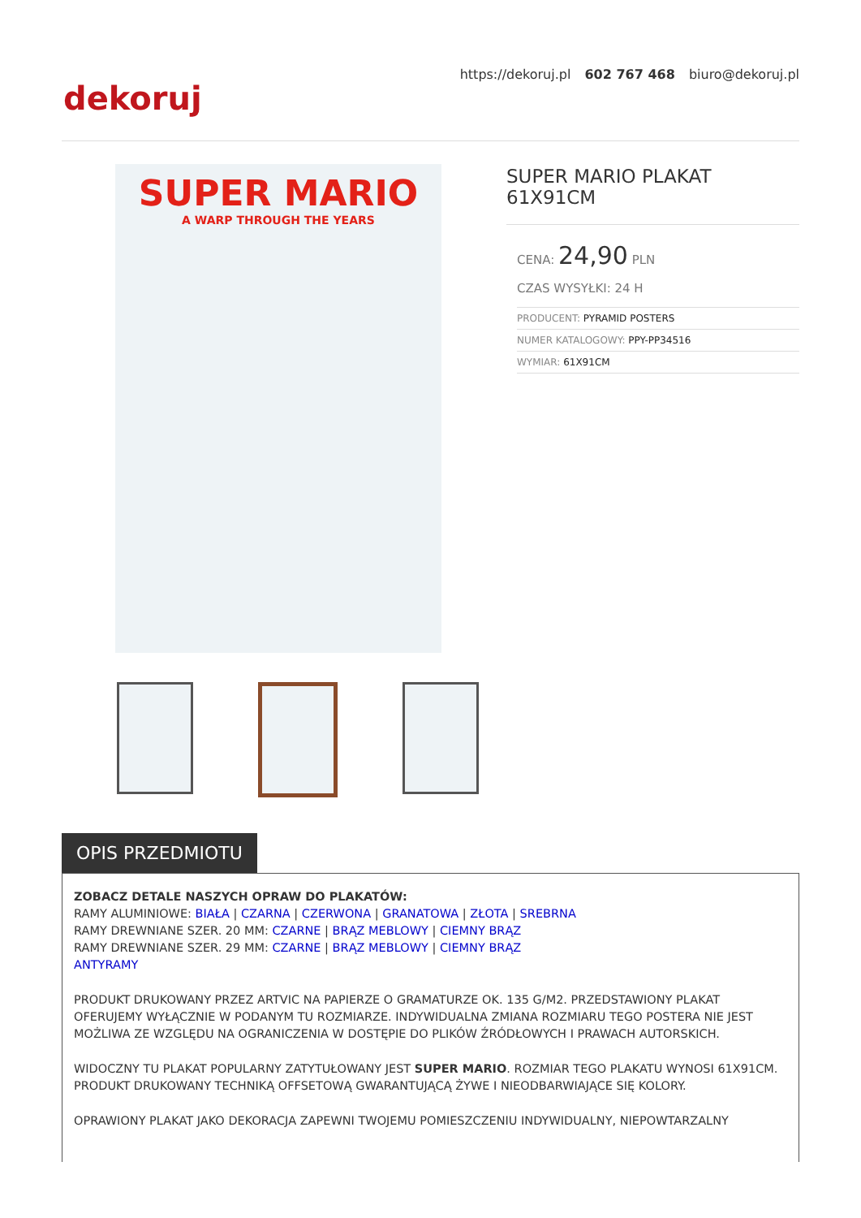https://dekoruj.pl 602 767 468 biuro@dekoruj.pl
dekoruj
SUPER MARIO
A WARP THROUGH THE YEARS
SUPER MARIO PLAKAT 61X91CM
CENA: 24,90 PLN
CZAS WYSYŁKI: 24 H
| PRODUCENT: PYRAMID POSTERS |
| NUMER KATALOGOWY: PPY-PP34516 |
| WYMIAR: 61X91CM |
OPIS PRZEDMIOTU
ZOBACZ DETALE NASZYCH OPRAW DO PLAKATÓW:
RAMY ALUMINIOWE: BIAŁA | CZARNA | CZERWONA | GRANATOWA | ZŁOTA | SREBRNA
RAMY DREWNIANE SZER. 20 MM: CZARNE | BRĄZ MEBLOWY | CIEMNY BRĄZ
RAMY DREWNIANE SZER. 29 MM: CZARNE | BRĄZ MEBLOWY | CIEMNY BRĄZ
ANTYRAMY
PRODUKT DRUKOWANY PRZEZ ARTVIC NA PAPIERZE O GRAMATURZE OK. 135 G/M2. PRZEDSTAWIONY PLAKAT OFERUJEMY WYŁĄCZNIE W PODANYM TU ROZMIARZE. INDYWIDUALNA ZMIANA ROZMIARU TEGO POSTERA NIE JEST MOŻLIWA ZE WZGLĘDU NA OGRANICZENIA W DOSTĘPIE DO PLIKÓW ŹRÓDŁOWYCH I PRAWACH AUTORSKICH.
WIDOCZNY TU PLAKAT POPULARNY ZATYTUŁOWANY JEST SUPER MARIO. ROZMIAR TEGO PLAKATU WYNOSI 61X91CM. PRODUKT DRUKOWANY TECHNIKĄ OFFSETOWĄ GWARANTUJĄCĄ ŻYWE I NIEODBARWIAJĄCE SIĘ KOLORY.
OPRAWIONY PLAKAT JAKO DEKORACJA ZAPEWNI TWOJEMU POMIESZCZENIU INDYWIDUALNY, NIEPOWTARZALNY